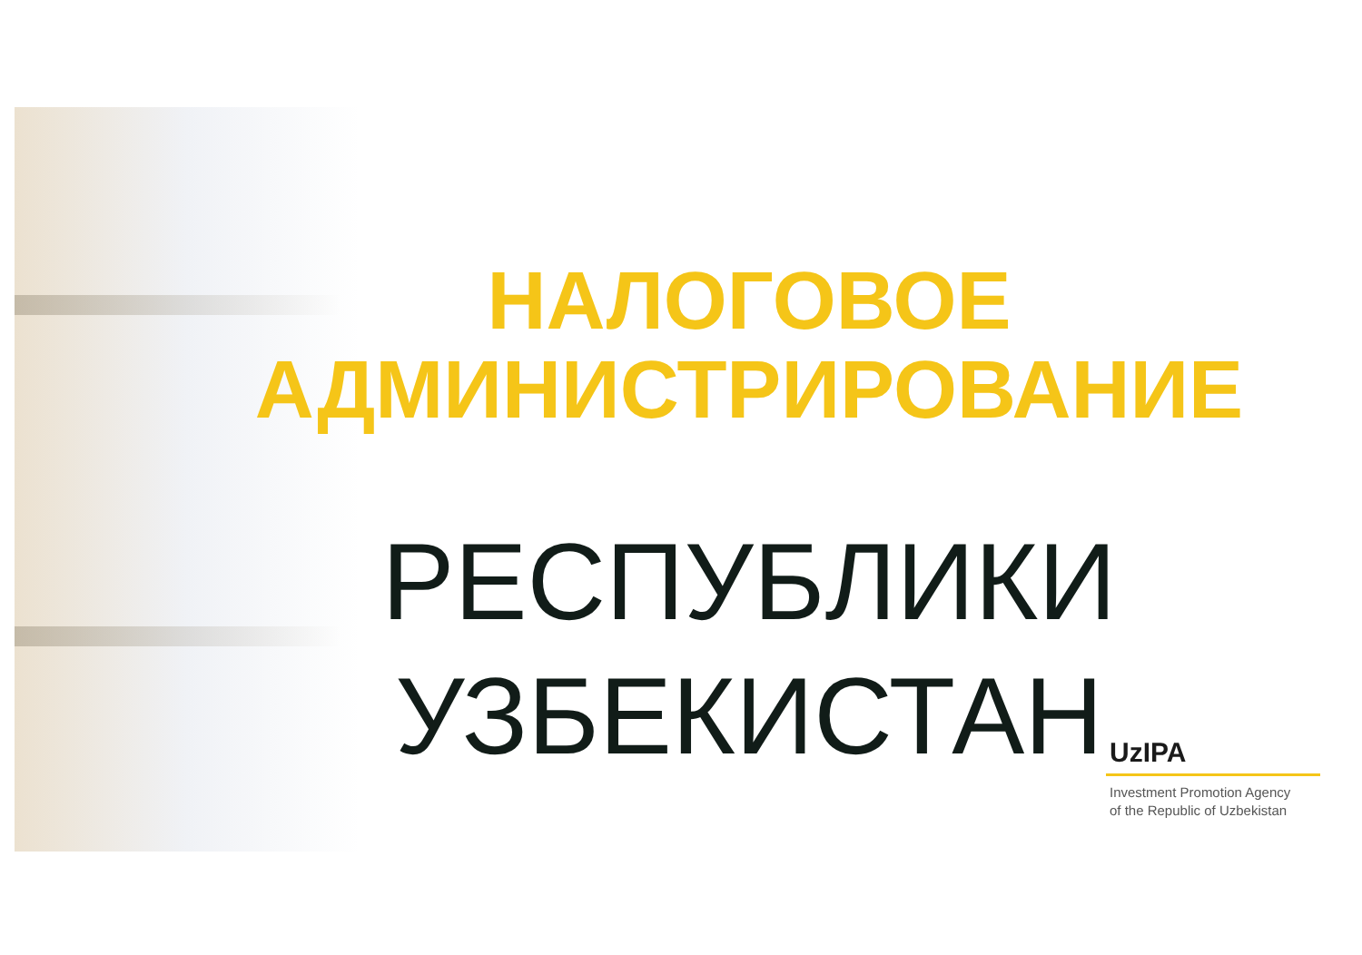НАЛОГОВОЕ
АДМИНИСТРИРОВАНИЕ
РЕСПУБЛИКИ
УЗБЕКИСТАН
UzIPA
Investment Promotion Agency
of the Republic of Uzbekistan